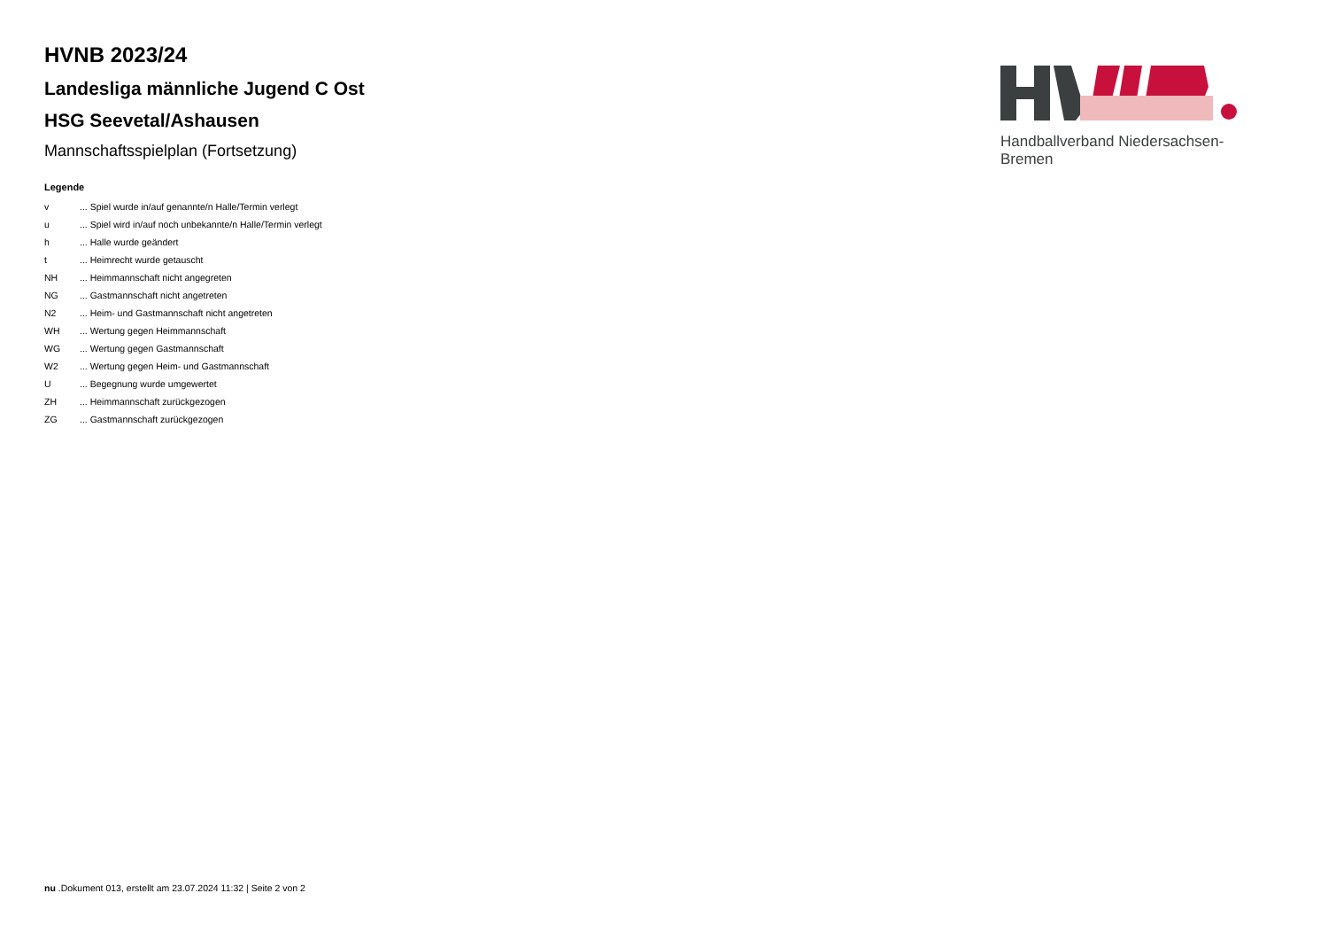HVNB 2023/24
Landesliga männliche Jugend C Ost
HSG Seevetal/Ashausen
Mannschaftsspielplan (Fortsetzung)
Legende
| v | ... Spiel wurde in/auf genannte/n Halle/Termin verlegt |
| u | ... Spiel wird in/auf noch unbekannte/n Halle/Termin verlegt |
| h | ... Halle wurde geändert |
| t | ... Heimrecht wurde getauscht |
| NH | ... Heimmannschaft nicht angegreten |
| NG | ... Gastmannschaft nicht angetreten |
| N2 | ... Heim- und Gastmannschaft nicht angetreten |
| WH | ... Wertung gegen Heimmannschaft |
| WG | ... Wertung gegen Gastmannschaft |
| W2 | ... Wertung gegen Heim- und Gastmannschaft |
| U | ... Begegnung wurde umgewertet |
| ZH | ... Heimmannschaft zurückgezogen |
| ZG | ... Gastmannschaft zurückgezogen |
Handballverband Niedersachsen-Bremen
nu .Dokument 013, erstellt am 23.07.2024 11:32 | Seite 2 von 2